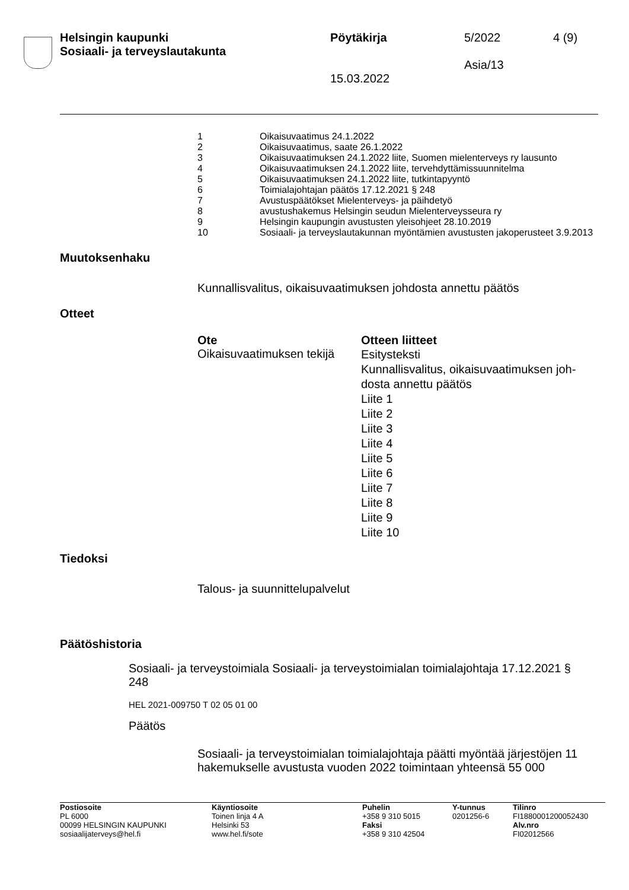Helsingin kaupunki
Sosiaali- ja terveyslautakunta
Pöytäkirja
15.03.2022
5/2022
Asia/13
4 (9)
| 1 | Oikaisuvaatimus 24.1.2022 |
| 2 | Oikaisuvaatimus, saate 26.1.2022 |
| 3 | Oikaisuvaatimuksen 24.1.2022 liite, Suomen mielenterveys ry lausunto |
| 4 | Oikaisuvaatimuksen 24.1.2022 liite, tervehdyttämissuunnitelma |
| 5 | Oikaisuvaatimuksen 24.1.2022 liite, tutkintapyyntö |
| 6 | Toimialajohtajan päätös 17.12.2021 § 248 |
| 7 | Avustuspäätökset Mielenterveys- ja päihdetyö |
| 8 | avustushakemus Helsingin seudun Mielenterveysseura ry |
| 9 | Helsingin kaupungin avustusten yleisohjeet 28.10.2019 |
| 10 | Sosiaali- ja terveyslautakunnan myöntämien avustusten jakoperusteet 3.9.2013 |
Muutoksenhaku
Kunnallisvalitus, oikaisuvaatimuksen johdosta annettu päätös
Otteet
| Ote | Otteen liitteet |
| --- | --- |
| Oikaisuvaatimuksen tekijä | Esitysteksti Kunnallisvalitus, oikaisuvaatimuksen joh-dosta annettu päätös Liite 1 Liite 2 Liite 3 Liite 4 Liite 5 Liite 6 Liite 7 Liite 8 Liite 9 Liite 10 |
Tiedoksi
Talous- ja suunnittelupalvelut
Päätöshistoria
Sosiaali- ja terveystoimiala Sosiaali- ja terveystoimialan toimialajohtaja 17.12.2021 § 248
HEL 2021-009750 T 02 05 01 00
Päätös
Sosiaali- ja terveystoimialan toimialajohtaja päätti myöntää järjestöjen 11 hakemukselle avustusta vuoden 2022 toimintaan yhteensä 55 000
| Postiosoite PL 6000 00099 HELSINGIN KAUPUNKI sosiaalijaterveys@hel.fi | Käyntiosoite Toinen linja 4 A Helsinki 53 www.hel.fi/sote | Puhelin +358 9 310 5015 Faksi +358 9 310 42504 | Y-tunnus 0201256-6 | Tilinro FI1880001200052430 Alv.nro FI02012566 |